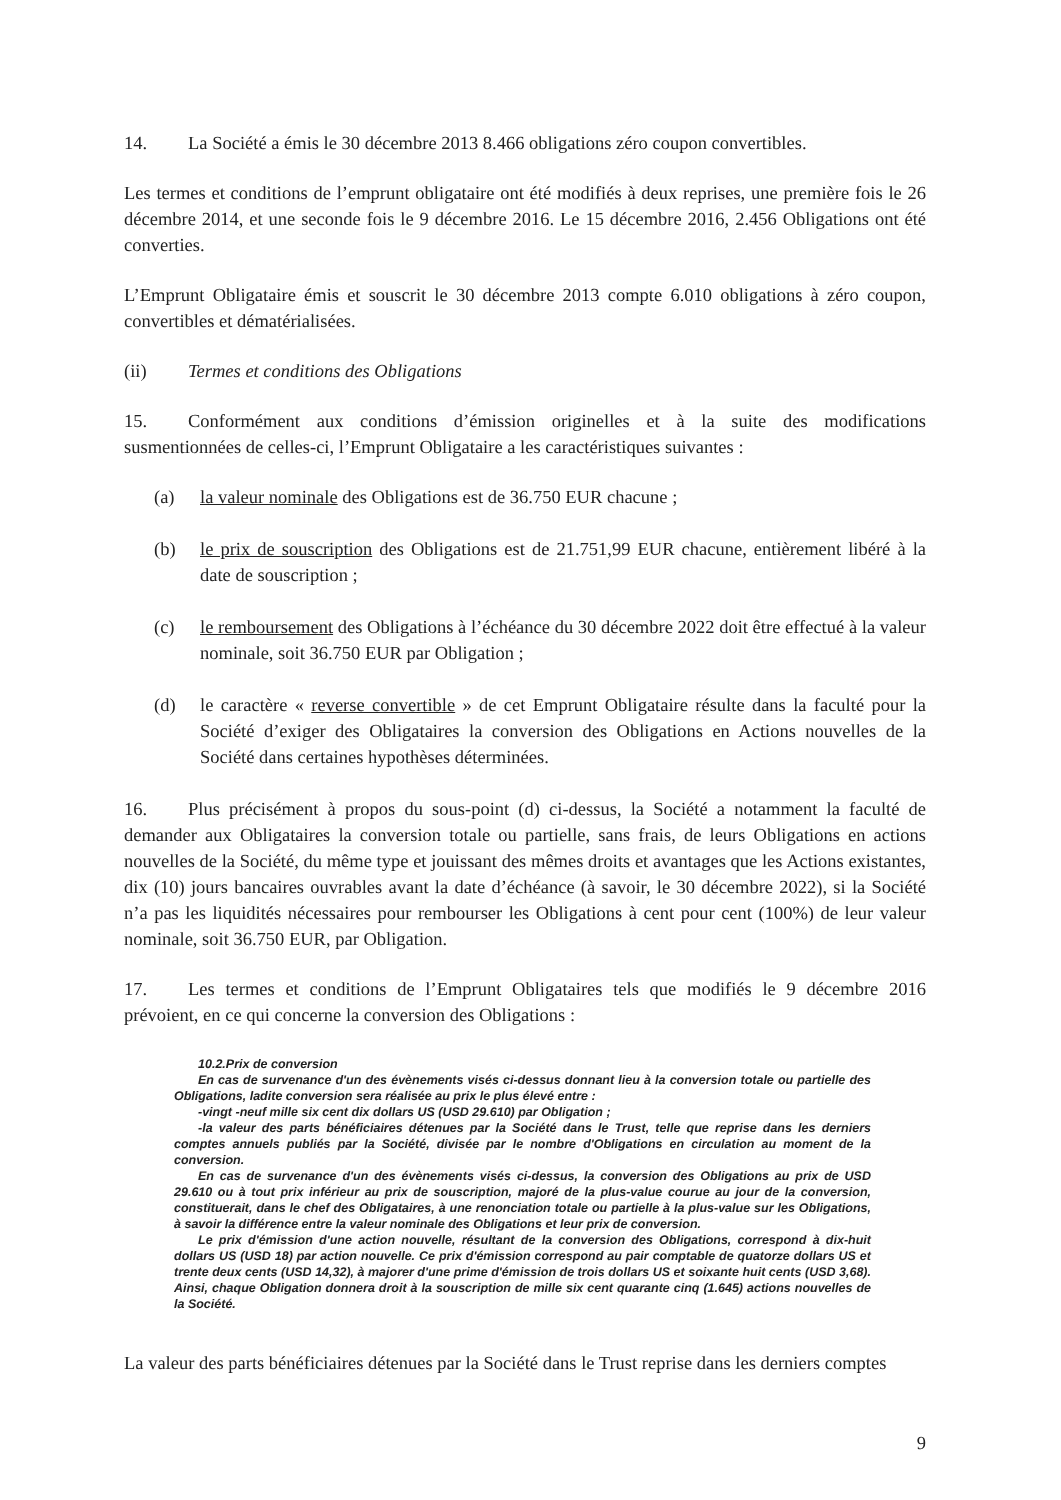14. La Société a émis le 30 décembre 2013 8.466 obligations zéro coupon convertibles.
Les termes et conditions de l’emprunt obligataire ont été modifiés à deux reprises, une première fois le 26 décembre 2014, et une seconde fois le 9 décembre 2016. Le 15 décembre 2016, 2.456 Obligations ont été converties.
L’Emprunt Obligataire émis et souscrit le 30 décembre 2013 compte 6.010 obligations à zéro coupon, convertibles et dématérialisées.
(ii) Termes et conditions des Obligations
15. Conformément aux conditions d’émission originelles et à la suite des modifications susmentionnées de celles-ci, l’Emprunt Obligataire a les caractéristiques suivantes :
(a) la valeur nominale des Obligations est de 36.750 EUR chacune ;
(b) le prix de souscription des Obligations est de 21.751,99 EUR chacune, entièrement libéré à la date de souscription ;
(c) le remboursement des Obligations à l’échéance du 30 décembre 2022 doit être effectué à la valeur nominale, soit 36.750 EUR par Obligation ;
(d) le caractère « reverse convertible » de cet Emprunt Obligataire résulte dans la faculté pour la Société d’exiger des Obligataires la conversion des Obligations en Actions nouvelles de la Société dans certaines hypothèses déterminées.
16. Plus précisément à propos du sous-point (d) ci-dessus, la Société a notamment la faculté de demander aux Obligataires la conversion totale ou partielle, sans frais, de leurs Obligations en actions nouvelles de la Société, du même type et jouissant des mêmes droits et avantages que les Actions existantes, dix (10) jours bancaires ouvrables avant la date d’échéance (à savoir, le 30 décembre 2022), si la Société n’a pas les liquidités nécessaires pour rembourser les Obligations à cent pour cent (100%) de leur valeur nominale, soit 36.750 EUR, par Obligation.
17. Les termes et conditions de l’Emprunt Obligataires tels que modifiés le 9 décembre 2016 prévoient, en ce qui concerne la conversion des Obligations :
10.2.Prix de conversion
En cas de survenance d'un des évènements visés ci-dessus donnant lieu à la conversion totale ou partielle des Obligations, ladite conversion sera réalisée au prix le plus élevé entre :
-vingt -neuf mille six cent dix dollars US (USD 29.610) par Obligation ;
-la valeur des parts bénéficiaires détenues par la Société dans le Trust, telle que reprise dans les derniers comptes annuels publiés par la Société, divisée par le nombre d'Obligations en circulation au moment de la conversion.
En cas de survenance d'un des évènements visés ci-dessus, la conversion des Obligations au prix de USD 29.610 ou à tout prix inférieur au prix de souscription, majoré de la plus-value courue au jour de la conversion, constituerait, dans le chef des Obligataires, à une renonciation totale ou partielle à la plus-value sur les Obligations, à savoir la différence entre la valeur nominale des Obligations et leur prix de conversion.
Le prix d'émission d'une action nouvelle, résultant de la conversion des Obligations, correspond à dix-huit dollars US (USD 18) par action nouvelle. Ce prix d'émission correspond au pair comptable de quatorze dollars US et trente deux cents (USD 14,32), à majorer d'une prime d'émission de trois dollars US et soixante huit cents (USD 3,68). Ainsi, chaque Obligation donnera droit à la souscription de mille six cent quarante cinq (1.645) actions nouvelles de la Société.
La valeur des parts bénéficiaires détenues par la Société dans le Trust reprise dans les derniers comptes
9